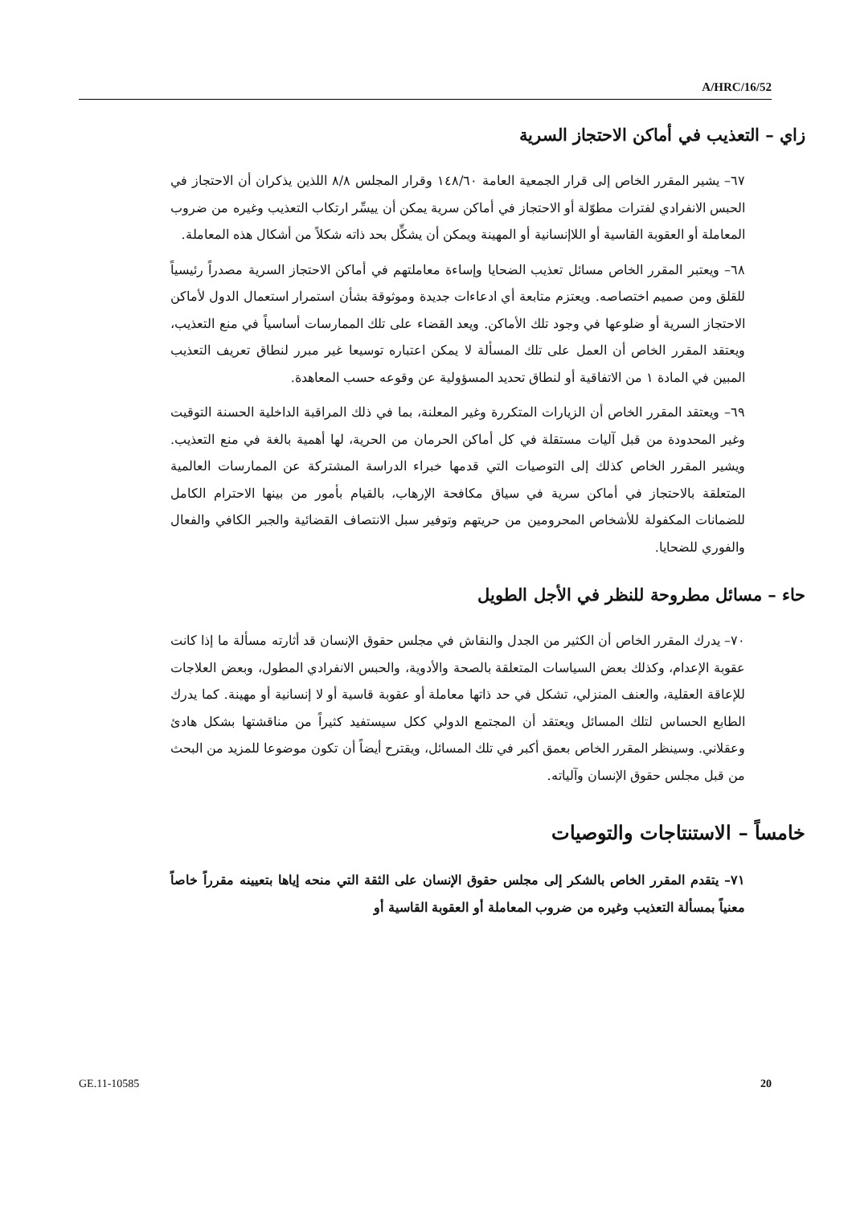A/HRC/16/52
زاي – التعذيب في أماكن الاحتجاز السرية
٦٧– يشير المقرر الخاص إلى قرار الجمعية العامة ١٤٨/٦٠ وقرار المجلس ٨/٨ اللذين يذكران أن الاحتجاز في الحبس الانفرادي لفترات مطوّلة أو الاحتجاز في أماكن سرية يمكن أن ييسِّر ارتكاب التعذيب وغيره من ضروب المعاملة أو العقوبة القاسية أو اللاإنسانية أو المهينة ويمكن أن يشكِّل بحد ذاته شكلاً من أشكال هذه المعاملة.
٦٨– ويعتبر المقرر الخاص مسائل تعذيب الضحايا وإساءة معاملتهم في أماكن الاحتجاز السرية مصدراً رئيسياً للقلق ومن صميم اختصاصه. ويعتزم متابعة أي ادعاءات جديدة وموثوقة بشأن استمرار استعمال الدول لأماكن الاحتجاز السرية أو ضلوعها في وجود تلك الأماكن. ويعد القضاء على تلك الممارسات أساسياً في منع التعذيب، ويعتقد المقرر الخاص أن العمل على تلك المسألة لا يمكن اعتباره توسيعا غير مبرر لنطاق تعريف التعذيب المبين في المادة ١ من الاتفاقية أو لنطاق تحديد المسؤولية عن وقوعه حسب المعاهدة.
٦٩– ويعتقد المقرر الخاص أن الزيارات المتكررة وغير المعلنة، بما في ذلك المراقبة الداخلية الحسنة التوقيت وغير المحدودة من قبل آليات مستقلة في كل أماكن الحرمان من الحرية، لها أهمية بالغة في منع التعذيب. ويشير المقرر الخاص كذلك إلى التوصيات التي قدمها خبراء الدراسة المشتركة عن الممارسات العالمية المتعلقة بالاحتجاز في أماكن سرية في سياق مكافحة الإرهاب، بالقيام بأمور من بينها الاحترام الكامل للضمانات المكفولة للأشخاص المحرومين من حريتهم وتوفير سبل الانتصاف القضائية والجبر الكافي والفعال والفوري للضحايا.
حاء – مسائل مطروحة للنظر في الأجل الطويل
٧٠– يدرك المقرر الخاص أن الكثير من الجدل والنقاش في مجلس حقوق الإنسان قد أثارته مسألة ما إذا كانت عقوبة الإعدام، وكذلك بعض السياسات المتعلقة بالصحة والأدوية، والحبس الانفرادي المطول، وبعض العلاجات للإعاقة العقلية، والعنف المنزلي، تشكل في حد ذاتها معاملة أو عقوبة قاسية أو لا إنسانية أو مهينة. كما يدرك الطابع الحساس لتلك المسائل ويعتقد أن المجتمع الدولي ككل سيستفيد كثيراً من مناقشتها بشكل هادئ وعقلاني. وسينظر المقرر الخاص بعمق أكبر في تلك المسائل، ويقترح أيضاً أن تكون موضوعا للمزيد من البحث من قبل مجلس حقوق الإنسان وآلياته.
خامساً – الاستنتاجات والتوصيات
٧١– يتقدم المقرر الخاص بالشكر إلى مجلس حقوق الإنسان على الثقة التي منحه إياها بتعيينه مقرراً خاصاً معنياً بمسألة التعذيب وغيره من ضروب المعاملة أو العقوبة القاسية أو
GE.11-10585 20